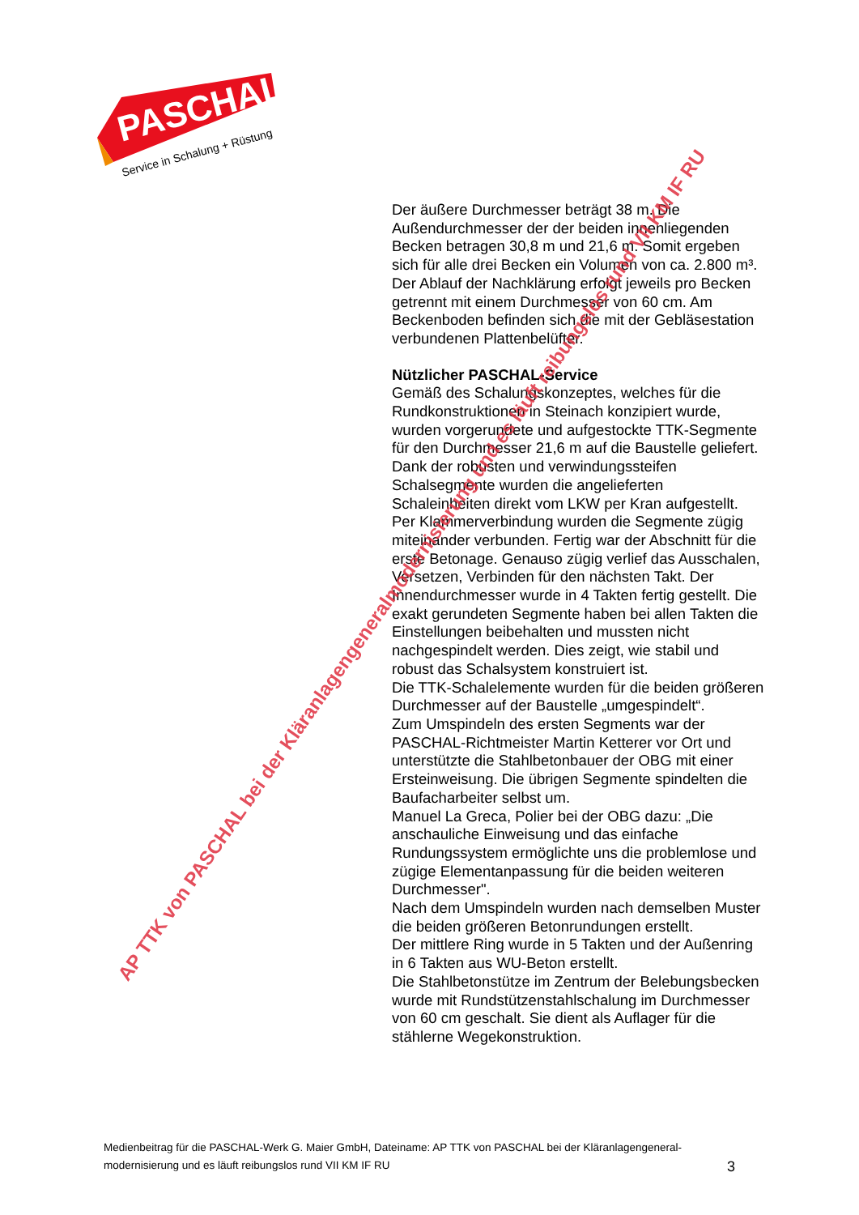PASCHAL
Service in Schalung + Rüstung
Der äußere Durchmesser beträgt 38 m. Die Außendurchmesser der der beiden innenliegenden Becken betragen 30,8 m und 21,6 m. Somit ergeben sich für alle drei Becken ein Volumen von ca. 2.800 m³. Der Ablauf der Nachklärung erfolgt jeweils pro Becken getrennt mit einem Durchmesser von 60 cm. Am Beckenboden befinden sich die mit der Gebläsestation verbundenen Plattenbelüfter.
Nützlicher PASCHAL-Service
Gemäß des Schalungskonzeptes, welches für die Rundkonstruktionen in Steinach konzipiert wurde, wurden vorgerundete und aufgestockte TTK-Segmente für den Durchmesser 21,6 m auf die Baustelle geliefert. Dank der robusten und verwindungssteifen Schalsegmente wurden die angelieferten Schaleinheiten direkt vom LKW per Kran aufgestellt. Per Klammerverbindung wurden die Segmente zügig miteinander verbunden. Fertig war der Abschnitt für die erste Betonage. Genauso zügig verlief das Ausschalen, Versetzen, Verbinden für den nächsten Takt. Der Innendurchmesser wurde in 4 Takten fertig gestellt. Die exakt gerundeten Segmente haben bei allen Takten die Einstellungen beibehalten und mussten nicht nachgespindelt werden. Dies zeigt, wie stabil und robust das Schalsystem konstruiert ist.
Die TTK-Schalelemente wurden für die beiden größeren Durchmesser auf der Baustelle „umgespindelt“.
Zum Umspindeln des ersten Segments war der PASCHAL-Richtmeister Martin Ketterer vor Ort und unterstützte die Stahlbetonbauer der OBG mit einer Ersteinweisung. Die übrigen Segmente spindelten die Baufacharbeiter selbst um.
Manuel La Greca, Polier bei der OBG dazu: „Die anschauliche Einweisung und das einfache Rundungssystem ermöglichte uns die problemlose und zügige Elementanpassung für die beiden weiteren Durchmesser".
Nach dem Umspindeln wurden nach demselben Muster die beiden größeren Betonrundungen erstellt.
Der mittlere Ring wurde in 5 Takten und der Außenring in 6 Takten aus WU-Beton erstellt.
Die Stahlbetonstütze im Zentrum der Belebungsbecken wurde mit Rundstützenstahlschalung im Durchmesser von 60 cm geschalt. Sie dient als Auflager für die stählerne Wegekonstruktion.
Medienbeitrag für die PASCHAL-Werk G. Maier GmbH, Dateiname: AP TTK von PASCHAL bei der Kläranlagengeneral-
modernisierung und es läuft reibungslos rund VII KM IF RU
3
AP TTK von PASCHAL bei der Kläranlagengeneralmodernisierung und es läuft reibungslos rund VII KM IF RU